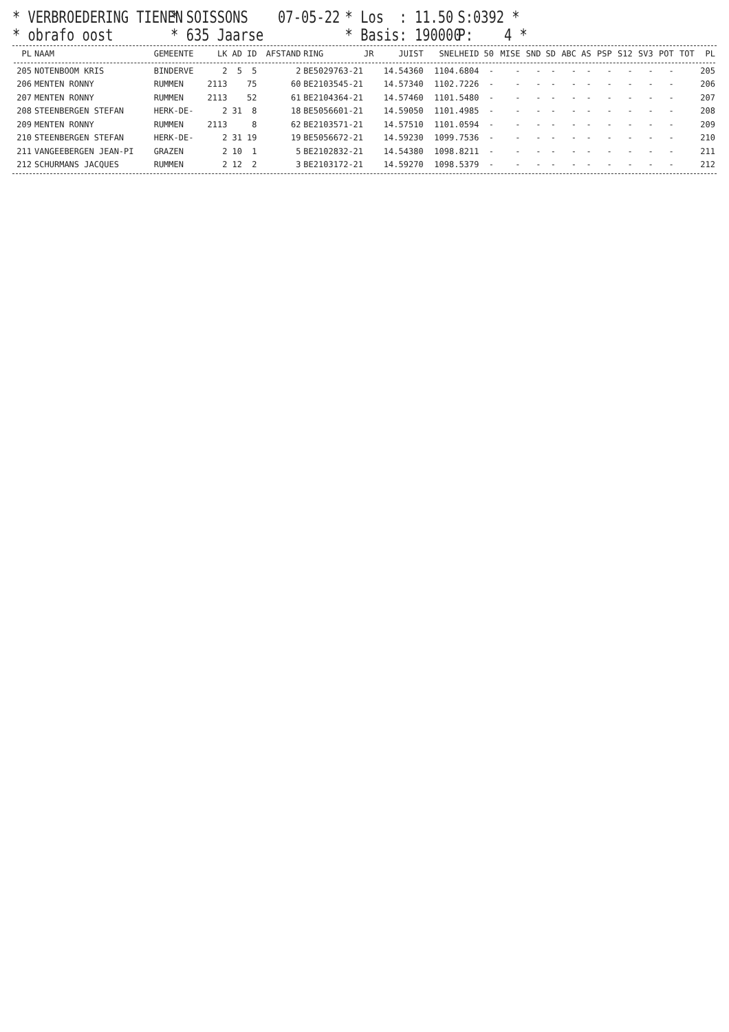* VERBROEDERING TIENEN
* SOISSONS
07-05-22
* Los : 11.50
S:0392 *
* obrafo oost
* 635 Jaarse
* Basis: 190000
P: 4 *
| PL | NAAM | GEMEENTE | LK | AD | ID | AFSTAND | RING | JR | JUIST | SNELHEID | 50 | MISE | SND | SD | ABC | AS | PSP | S12 | SV3 | POT | TOT | PL |
| --- | --- | --- | --- | --- | --- | --- | --- | --- | --- | --- | --- | --- | --- | --- | --- | --- | --- | --- | --- | --- | --- | --- |
| 205 | NOTENBOOM KRIS | BINDERVE | 2 | 5 | 5 | 2 | BE5029763-21 | | 14.54360 | 1104.6804 | - | - | - | - | - | - | - | - | - | - | | 205 |
| 206 | MENTEN RONNY | RUMMEN | 2113 | | 75 | 60 | BE2103545-21 | | 14.57340 | 1102.7226 | - | - | - | - | - | - | - | - | - | - | | 206 |
| 207 | MENTEN RONNY | RUMMEN | 2113 | | 52 | 61 | BE2104364-21 | | 14.57460 | 1101.5480 | - | - | - | - | - | - | - | - | - | - | | 207 |
| 208 | STEENBERGEN STEFAN | HERK-DE- | 2 | 31 | 8 | 18 | BE5056601-21 | | 14.59050 | 1101.4985 | - | - | - | - | - | - | - | - | - | - | | 208 |
| 209 | MENTEN RONNY | RUMMEN | 2113 | | 8 | 62 | BE2103571-21 | | 14.57510 | 1101.0594 | - | - | - | - | - | - | - | - | - | - | | 209 |
| 210 | STEENBERGEN STEFAN | HERK-DE- | 2 | 31 | 19 | 19 | BE5056672-21 | | 14.59230 | 1099.7536 | - | - | - | - | - | - | - | - | - | - | | 210 |
| 211 | VANGEEBERGEN JEAN-PI | GRAZEN | 2 | 10 | 1 | 5 | BE2102832-21 | | 14.54380 | 1098.8211 | - | - | - | - | - | - | - | - | - | - | | 211 |
| 212 | SCHURMANS JACQUES | RUMMEN | 2 | 12 | 2 | 3 | BE2103172-21 | | 14.59270 | 1098.5379 | - | - | - | - | - | - | - | - | - | - | | 212 |